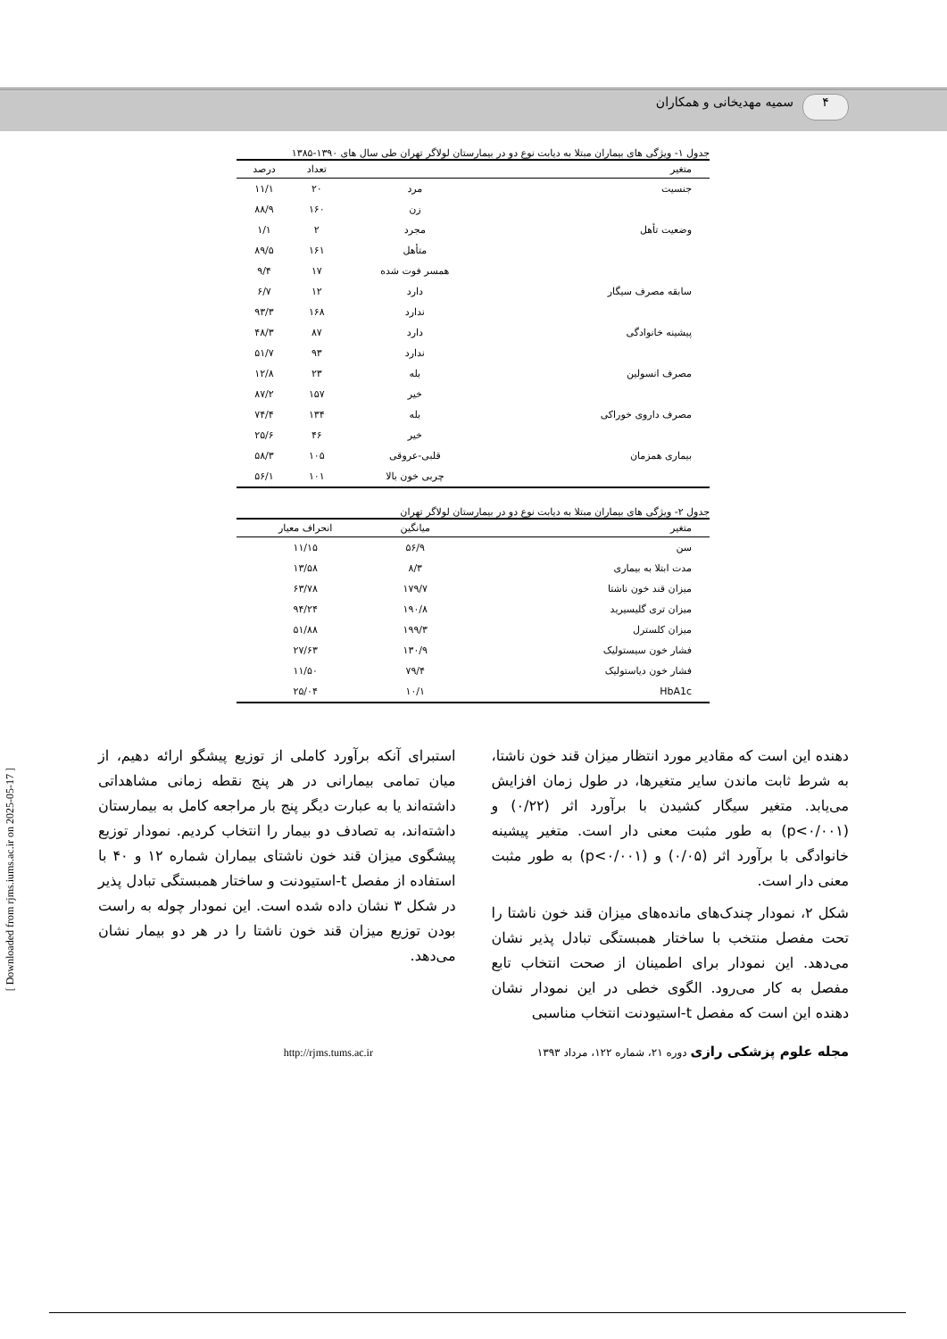۴ سمیه مهدیخانی و همکاران
[ Downloaded from rjms.iums.ac.ir on 2025-05-17 ]
جدول ۱- ویژگی های بیماران مبتلا به دیابت نوع دو در بیمارستان لولاگر تهران طی سال های ۱۳۹۰-۱۳۸۵
| متغیر | | تعداد | درصد |
| --- | --- | --- | --- |
| جنسیت | مرد | ۲۰ | ۱۱/۱ |
| | زن | ۱۶۰ | ۸۸/۹ |
| وضعیت تأهل | مجرد | ۲ | ۱/۱ |
| | متأهل | ۱۶۱ | ۸۹/۵ |
| | همسر فوت شده | ۱۷ | ۹/۴ |
| سابقه مصرف سیگار | دارد | ۱۲ | ۶/۷ |
| | ندارد | ۱۶۸ | ۹۳/۳ |
| پیشینه خانوادگی | دارد | ۸۷ | ۴۸/۳ |
| | ندارد | ۹۳ | ۵۱/۷ |
| مصرف انسولین | بله | ۲۳ | ۱۲/۸ |
| | خیر | ۱۵۷ | ۸۷/۲ |
| مصرف داروی خوراکی | بله | ۱۳۴ | ۷۴/۴ |
| | خیر | ۴۶ | ۲۵/۶ |
| بیماری همزمان | قلبی-عروقی | ۱۰۵ | ۵۸/۳ |
| | چربی خون بالا | ۱۰۱ | ۵۶/۱ |
جدول ۲- ویژگی های بیماران مبتلا به دیابت نوع دو در بیمارستان لولاگر تهران
| متغیر | میانگین | انحراف معیار |
| --- | --- | --- |
| سن | ۵۶/۹ | ۱۱/۱۵ |
| مدت ابتلا به بیماری | ۸/۳ | ۱۳/۵۸ |
| میزان قند خون ناشتا | ۱۷۹/۷ | ۶۳/۷۸ |
| میزان تری گلیسیرید | ۱۹۰/۸ | ۹۴/۲۴ |
| میزان کلسترل | ۱۹۹/۳ | ۵۱/۸۸ |
| فشار خون سیستولیک | ۱۳۰/۹ | ۲۷/۶۳ |
| فشار خون دیاستولیک | ۷۹/۴ | ۱۱/۵۰ |
| HbA1c | ۱۰/۱ | ۲۵/۰۴ |
دهنده این است که مقادیر مورد انتظار میزان قند خون ناشتا، به شرط ثابت ماندن سایر متغیرها، در طول زمان افزایش می‌یابد. متغیر سیگار کشیدن با برآورد اثر (۰/۲۲) و (p<۰/۰۰۱) به طور مثبت معنی دار است. متغیر پیشینه خانوادگی با برآورد اثر (۰/۰۵) و (p<۰/۰۰۱) به طور مثبت معنی دار است.
شکل ۲، نمودار چندک‌های مانده‌های میزان قند خون ناشتا را تحت مفصل منتخب با ساختار همبستگی تبادل پذیر نشان می‌دهد. این نمودار برای اطمینان از صحت انتخاب تابع مفصل به کار می‌رود. الگوی خطی در این نمودار نشان دهنده این است که مفصل t-استیودنت انتخاب مناسبی
استبرای آنکه برآورد کاملی از توزیع پیشگو ارائه دهیم، از میان تمامی بیمارانی در هر پنج نقطه زمانی مشاهداتی داشته‌اند یا به عبارت دیگر پنج بار مراجعه کامل به بیمارستان داشته‌اند، به تصادف دو بیمار را انتخاب کردیم. نمودار توزیع پیشگوی میزان قند خون ناشتای بیماران شماره ۱۲ و ۴۰ با استفاده از مفصل t-استیودنت و ساختار همبستگی تبادل پذیر در شکل ۳ نشان داده شده است. این نمودار چوله به راست بودن توزیع میزان قند خون ناشتا را در هر دو بیمار نشان می‌دهد.
مجله علوم پزشکی رازی دوره ۲۱، شماره ۱۲۲، مرداد ۱۳۹۳ http://rjms.tums.ac.ir